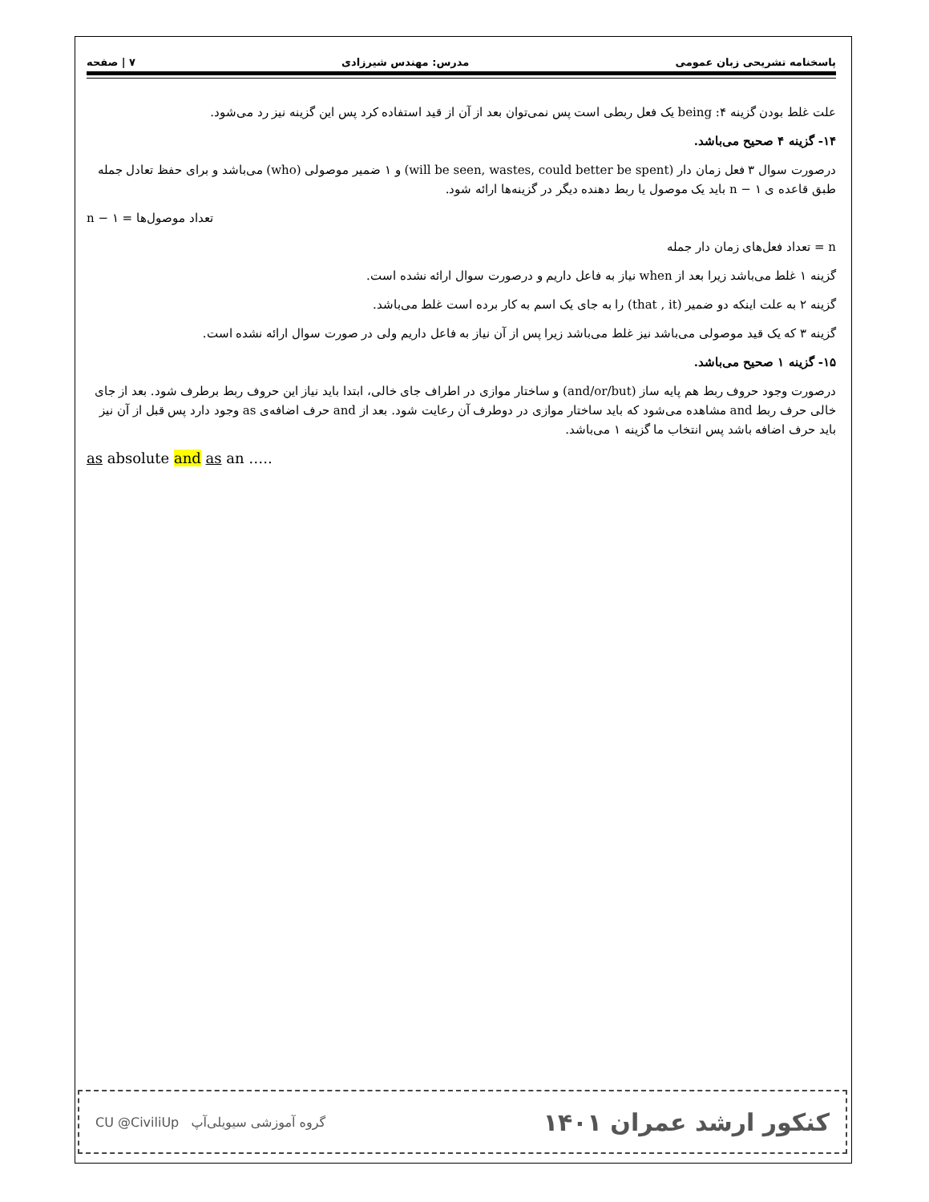پاسخنامه تشریحی زبان عمومی مدرس: مهندس شیرزادی ۷ | صفحه
علت غلط بودن گزینه ۴: being یک فعل ربطی است پس نمی‌توان بعد از آن از قید استفاده کرد پس این گزینه نیز رد می‌شود.
۱۴- گزینه ۴ صحیح می‌باشد.
درصورت سوال ۳ فعل زمان دار (will be seen, wastes, could better be spent) و ۱ ضمیر موصولی (who) می‌باشد و برای حفظ تعادل جمله طبق قاعده ی n − ۱ باید یک موصول یا ربط دهنده دیگر در گزینه‌ها ارائه شود.
تعداد موصول‌ها = n − ۱
n = تعداد فعل‌های زمان دار جمله
گزینه ۱ غلط می‌باشد زیرا بعد از when نیاز به فاعل داریم و درصورت سوال ارائه نشده است.
گزینه ۲ به علت اینکه دو ضمیر (that , it) را به جای یک اسم به کار برده است غلط می‌باشد.
گزینه ۳ که یک قید موصولی می‌باشد نیز غلط می‌باشد زیرا پس از آن نیاز به فاعل داریم ولی در صورت سوال ارائه نشده است.
۱۵- گزینه ۱ صحیح می‌باشد.
درصورت وجود حروف ربط هم پایه ساز (and/or/but) و ساختار موازی در اطراف جای خالی، ابتدا باید نیاز این حروف ربط برطرف شود. بعد از جای خالی حرف ربط and مشاهده می‌شود که باید ساختار موازی در دوطرف آن رعایت شود. بعد از and حرف اضافه‌ی as وجود دارد پس قبل از آن نیز باید حرف اضافه باشد پس انتخاب ما گزینه ۱ می‌باشد.
as absolute and as an …..
CU @CiviliUp گروه آموزشی سیویلی‌آپ کنکور ارشد عمران ۱۴۰۱